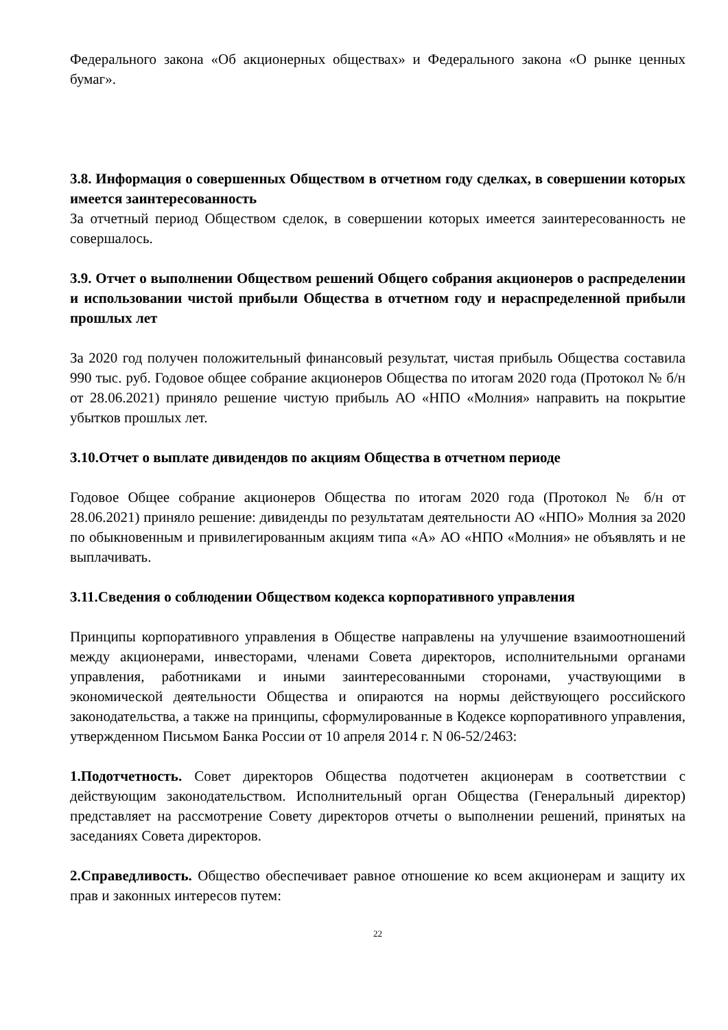Федерального закона «Об акционерных обществах» и Федерального закона «О рынке ценных бумаг».
3.8. Информация о совершенных Обществом в отчетном году сделках, в совершении которых имеется заинтересованность
За отчетный период Обществом сделок, в совершении которых имеется заинтересованность не совершалось.
3.9. Отчет о выполнении Обществом решений Общего собрания акционеров о распределении и использовании чистой прибыли Общества в отчетном году и нераспределенной прибыли прошлых лет
За 2020 год получен положительный финансовый результат, чистая прибыль Общества составила 990 тыс. руб. Годовое общее собрание акционеров Общества по итогам 2020 года (Протокол № б/н от 28.06.2021) приняло решение чистую прибыль АО «НПО «Молния» направить на покрытие убытков прошлых лет.
3.10.Отчет о выплате дивидендов по акциям Общества в отчетном периоде
Годовое Общее собрание акционеров Общества по итогам 2020 года (Протокол № б/н от 28.06.2021) приняло решение: дивиденды по результатам деятельности АО «НПО» Молния за 2020 по обыкновенным и привилегированным акциям типа «А» АО «НПО «Молния» не объявлять и не выплачивать.
3.11.Сведения о соблюдении Обществом кодекса корпоративного управления
Принципы корпоративного управления в Обществе направлены на улучшение взаимоотношений между акционерами, инвесторами, членами Совета директоров, исполнительными органами управления, работниками и иными заинтересованными сторонами, участвующими в экономической деятельности Общества и опираются на нормы действующего российского законодательства, а также на принципы, сформулированные в Кодексе корпоративного управления, утвержденном Письмом Банка России от 10 апреля 2014 г. N 06-52/2463:
1.Подотчетность. Совет директоров Общества подотчетен акционерам в соответствии с действующим законодательством. Исполнительный орган Общества (Генеральный директор) представляет на рассмотрение Совету директоров отчеты о выполнении решений, принятых на заседаниях Совета директоров.
2.Справедливость. Общество обеспечивает равное отношение ко всем акционерам и защиту их прав и законных интересов путем:
22